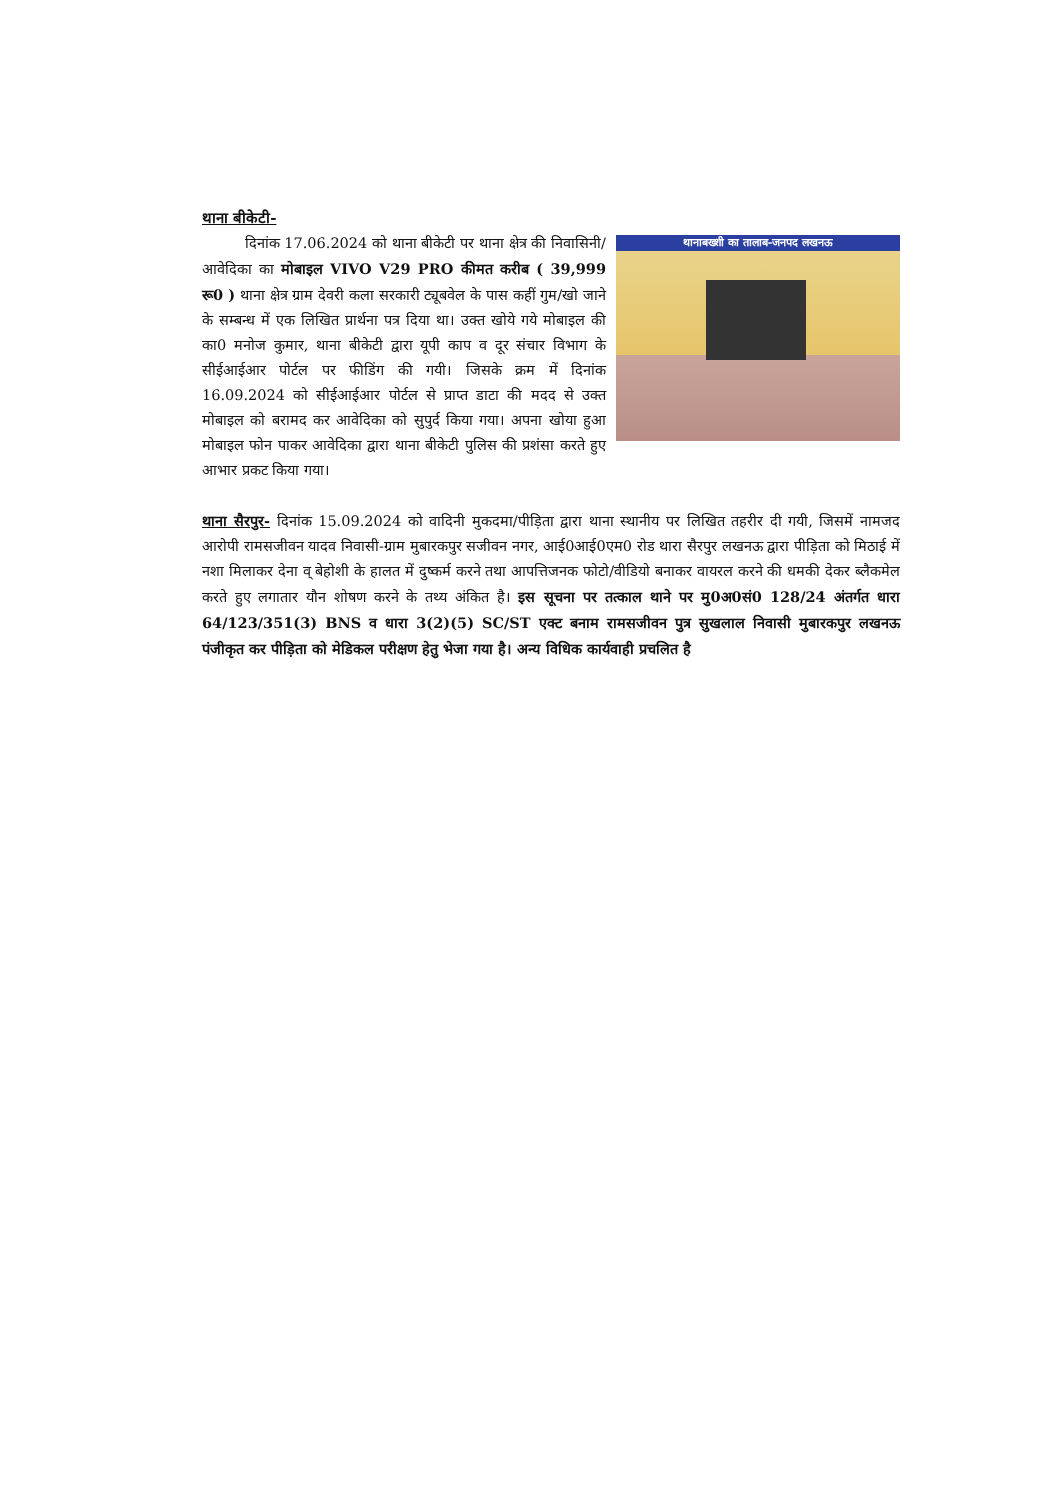थाना बीकेटी-
थानाबख्शी का तालाब-जनपद लखनऊ
दिनांक 17.06.2024 को थाना बीकेटी पर थाना क्षेत्र की निवासिनी/आवेदिका का मोबाइल VIVO V29 PRO कीमत करीब ( 39,999 रू0 ) थाना क्षेत्र ग्राम देवरी कला सरकारी ट्यूबवेल के पास कहीं गुम/खो जाने के सम्बन्ध में एक लिखित प्रार्थना पत्र दिया था। उक्त खोये गये मोबाइल की का0 मनोज कुमार, थाना बीकेटी द्वारा यूपी काप व दूर संचार विभाग के सीईआईआर पोर्टल पर फीडिंग की गयी। जिसके क्रम में दिनांक 16.09.2024 को सीईआईआर पोर्टल से प्राप्त डाटा की मदद से उक्त मोबाइल को बरामद कर आवेदिका को सुपुर्द किया गया। अपना खोया हुआ मोबाइल फोन पाकर आवेदिका द्वारा थाना बीकेटी पुलिस की प्रशंसा करते हुए आभार प्रकट किया गया।
थाना सैरपुर- दिनांक 15.09.2024 को वादिनी मुकदमा/पीड़िता द्वारा थाना स्थानीय पर लिखित तहरीर दी गयी, जिसमें नामजद आरोपी रामसजीवन यादव निवासी-ग्राम मुबारकपुर सजीवन नगर, आई0आई0एम0 रोड थारा सैरपुर लखनऊ द्वारा पीड़िता को मिठाई में नशा मिलाकर देना व् बेहोशी के हालत में दुष्कर्म करने तथा आपत्तिजनक फोटो/वीडियो बनाकर वायरल करने की धमकी देकर ब्लैकमेल करते हुए लगातार यौन शोषण करने के तथ्य अंकित है। इस सूचना पर तत्काल थाने पर मु0अ0सं0 128/24 अंतर्गत धारा 64/123/351(3) BNS व धारा 3(2)(5) SC/ST एक्ट बनाम रामसजीवन पुत्र सुखलाल निवासी मुबारकपुर लखनऊ पंजीकृत कर पीड़िता को मेडिकल परीक्षण हेतु भेजा गया है। अन्य विधिक कार्यवाही प्रचलित है